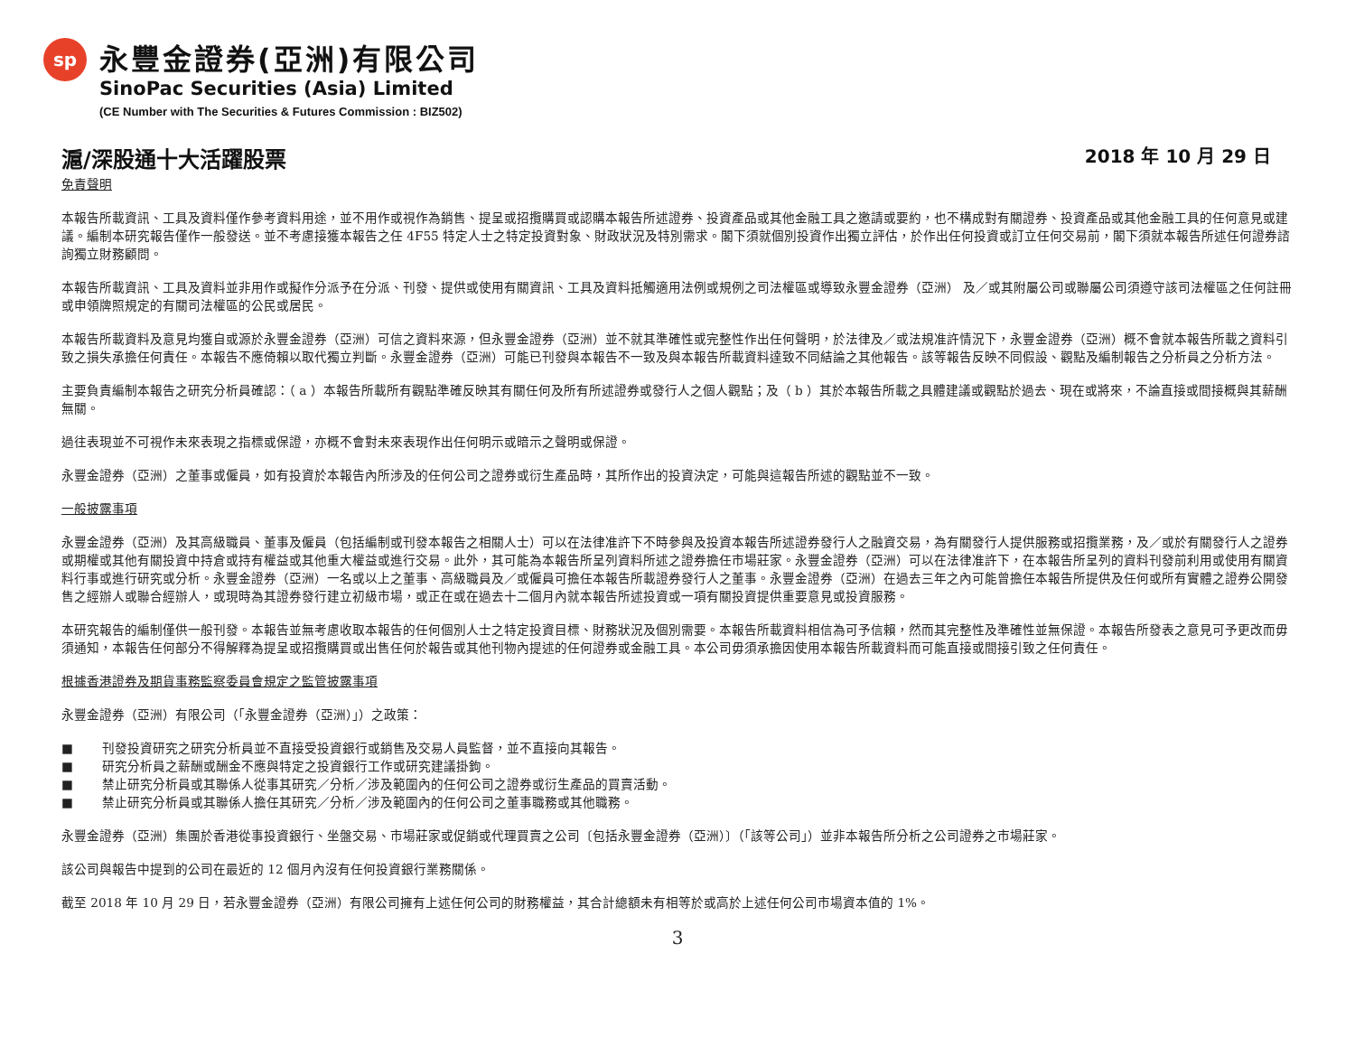sp
永豐金證券(亞洲)有限公司
SinoPac Securities (Asia) Limited
(CE Number with The Securities & Futures Commission : BIZ502)
滬/深股通十大活躍股票
2018 年 10 月 29 日
免責聲明
本報告所載資訊、工具及資料僅作參考資料用途，並不用作或視作為銷售、提呈或招攬購買或認購本報告所述證券、投資產品或其他金融工具之邀請或要約，也不構成對有關證券、投資產品或其他金融工具的任何意見或建議。編制本研究報告僅作一般發送。並不考慮接獲本報告之任 4F55 特定人士之特定投資對象、財政狀況及特別需求。閣下須就個別投資作出獨立評估，於作出任何投資或訂立任何交易前，閣下須就本報告所述任何證券諮詢獨立財務顧問。
本報告所載資訊、工具及資料並非用作或擬作分派予在分派、刊發、提供或使用有關資訊、工具及資料抵觸適用法例或規例之司法權區或導致永豐金證券（亞洲） 及／或其附屬公司或聯屬公司須遵守該司法權區之任何註冊或申領牌照規定的有關司法權區的公民或居民。
本報告所載資料及意見均獲自或源於永豐金證券（亞洲）可信之資料來源，但永豐金證券（亞洲）並不就其準確性或完整性作出任何聲明，於法律及／或法規准許情況下，永豐金證券（亞洲）概不會就本報告所載之資料引致之損失承擔任何責任。本報告不應倚賴以取代獨立判斷。永豐金證券（亞洲）可能已刊發與本報告不一致及與本報告所載資料達致不同結論之其他報告。該等報告反映不同假設、觀點及編制報告之分析員之分析方法。
主要負責編制本報告之研究分析員確認：（ a ）本報告所載所有觀點準確反映其有關任何及所有所述證券或發行人之個人觀點；及（ b ）其於本報告所載之具體建議或觀點於過去、現在或將來，不論直接或間接概與其薪酬無關。
過往表現並不可視作未來表現之指標或保證，亦概不會對未來表現作出任何明示或暗示之聲明或保證。
永豐金證券（亞洲）之董事或僱員，如有投資於本報告內所涉及的任何公司之證券或衍生產品時，其所作出的投資決定，可能與這報告所述的觀點並不一致。
一般披露事項
永豐金證券（亞洲）及其高級職員、董事及僱員（包括編制或刊發本報告之相關人士）可以在法律准許下不時參與及投資本報告所述證券發行人之融資交易，為有關發行人提供服務或招攬業務，及／或於有關發行人之證券或期權或其他有關投資中持倉或持有權益或其他重大權益或進行交易。此外，其可能為本報告所呈列資料所述之證券擔任市場莊家。永豐金證券（亞洲）可以在法律准許下，在本報告所呈列的資料刊發前利用或使用有關資料行事或進行研究或分析。永豐金證券（亞洲）一名或以上之董事、高級職員及／或僱員可擔任本報告所載證券發行人之董事。永豐金證券（亞洲）在過去三年之內可能曾擔任本報告所提供及任何或所有實體之證券公開發售之經辦人或聯合經辦人，或現時為其證券發行建立初級市場，或正在或在過去十二個月內就本報告所述投資或一項有關投資提供重要意見或投資服務。
本研究報告的編制僅供一般刊發。本報告並無考慮收取本報告的任何個別人士之特定投資目標、財務狀況及個別需要。本報告所載資料相信為可予信賴，然而其完整性及準確性並無保證。本報告所發表之意見可予更改而毋須通知，本報告任何部分不得解釋為提呈或招攬購買或出售任何於報告或其他刊物內提述的任何證券或金融工具。本公司毋須承擔因使用本報告所載資料而可能直接或間接引致之任何責任。
根據香港證券及期貨事務監察委員會規定之監管披露事項
永豐金證券（亞洲）有限公司（「永豐金證券（亞洲）」）之政策：
■ 刊發投資研究之研究分析員並不直接受投資銀行或銷售及交易人員監督，並不直接向其報告。
■ 研究分析員之薪酬或酬金不應與特定之投資銀行工作或研究建議掛鉤。
■ 禁止研究分析員或其聯係人從事其研究／分析／涉及範圍內的任何公司之證券或衍生產品的買賣活動。
■ 禁止研究分析員或其聯係人擔任其研究／分析／涉及範圍內的任何公司之董事職務或其他職務。
永豐金證券（亞洲）集團於香港從事投資銀行、坐盤交易、市場莊家或促銷或代理買賣之公司〔包括永豐金證券（亞洲）〕（「該等公司」）並非本報告所分析之公司證券之市場莊家。
該公司與報告中提到的公司在最近的 12 個月內沒有任何投資銀行業務關係。
截至 2018 年 10 月 29 日，若永豐金證券（亞洲）有限公司擁有上述任何公司的財務權益，其合計總額未有相等於或高於上述任何公司市場資本值的 1%。
3